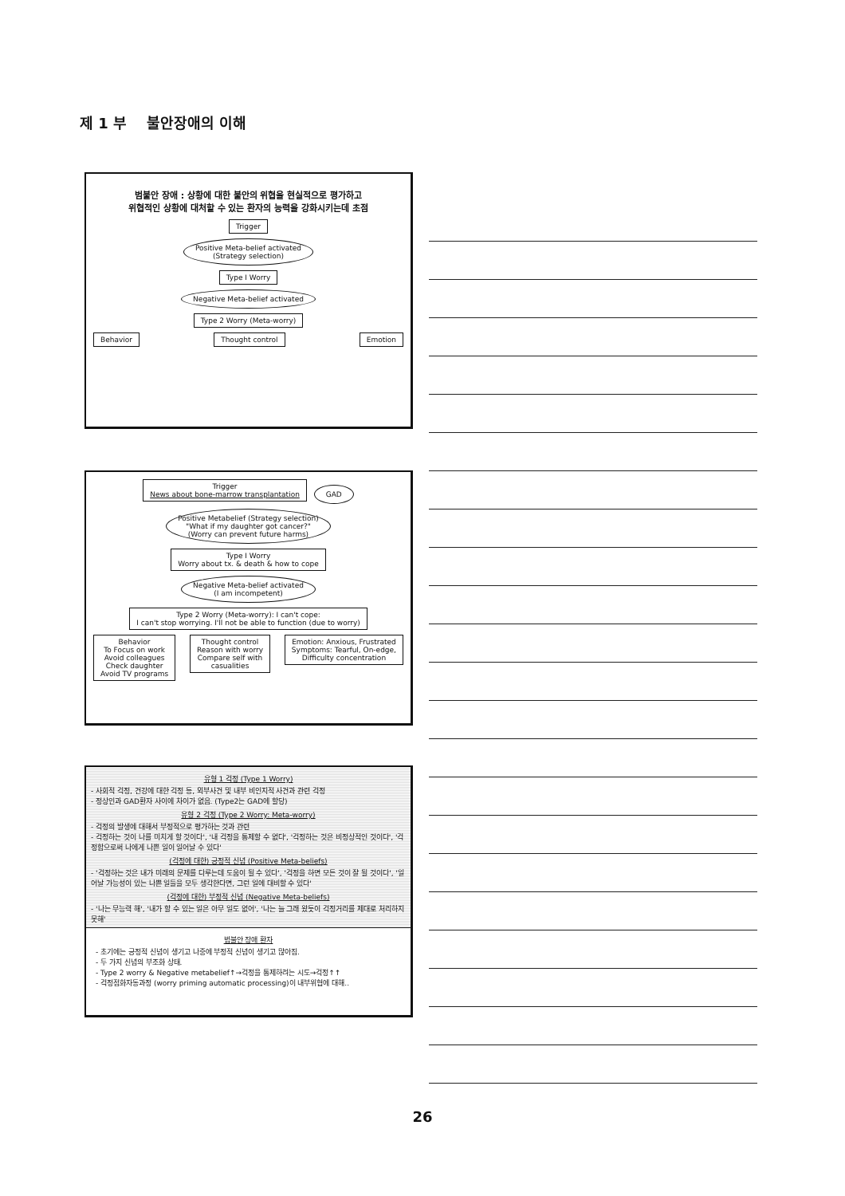제 1 부 불안장애의 이해
범불안 장애 : 상황에 대한 불안의 위협을 현실적으로 평가하고
위협적인 상황에 대처할 수 있는 환자의 능력을 강화시키는데 초점
Trigger
Positive Meta-belief activated
(Strategy selection)
Type I Worry
Negative Meta-belief activated
Type 2 Worry (Meta-worry)
Behavior Thought control Emotion
Trigger
News about bone-marrow transplantation
GAD
Positive Metabelief (Strategy selection)
"What if my daughter got cancer?"
(Worry can prevent future harms)
Type I Worry
Worry about tx. & death & how to cope
Negative Meta-belief activated
(I am incompetent)
Type 2 Worry (Meta-worry): I can't cope:
I can't stop worrying. I'll not be able to function (due to worry)
Behavior
To Focus on work
Avoid colleagues
Check daughter
Avoid TV programs
Thought control
Reason with worry
Compare self with
casualities
Emotion: Anxious, Frustrated
Symptoms: Tearful, On-edge,
Difficulty concentration
유형 1 걱정 (Type 1 Worry)
- 사회적 걱정, 건강에 대한 걱정 등, 외부사건 및 내부 비인지적 사건과 관련 걱정
- 정상인과 GAD환자 사이에 차이가 없음. (Type2는 GAD에 할당)
유형 2 걱정 (Type 2 Worry: Meta-worry)
- 걱정의 발생에 대해서 부정적으로 평가하는 것과 관련
- 걱정하는 것이 나를 미치게 할 것이다', '내 걱정을 통제할 수 없다', '걱정하는 것은 비정상적인 것이다', '걱정함으로써 나에게 나쁜 일이 일어날 수 있다'
(걱정에 대한) 긍정적 신념 (Positive Meta-beliefs)
- '걱정하는 것은 내가 미래의 문제를 다루는데 도움이 될 수 있다', '걱정을 하면 모든 것이 잘 될 것이다', '일어날 가능성이 있는 나쁜 일들을 모두 생각한다면, 그런 일에 대비할 수 있다'
(걱정에 대한) 부정적 신념 (Negative Meta-beliefs)
- '나는 무능력 해', '내가 할 수 있는 일은 아무 일도 없어', '나는 늘 그래 왔듯이 걱정거리를 제대로 처리하지 못해'
범불안 장애 환자
- 초기에는 긍정적 신념이 생기고 나중에 부정적 신념이 생기고 많아짐.
- 두 가지 신념의 부조화 상태.
- Type 2 worry & Negative metabelief↑→걱정을 통제하려는 시도→걱정↑↑
- 걱정점화자동과정 (worry priming automatic processing)이 내부위협에 대해..
26